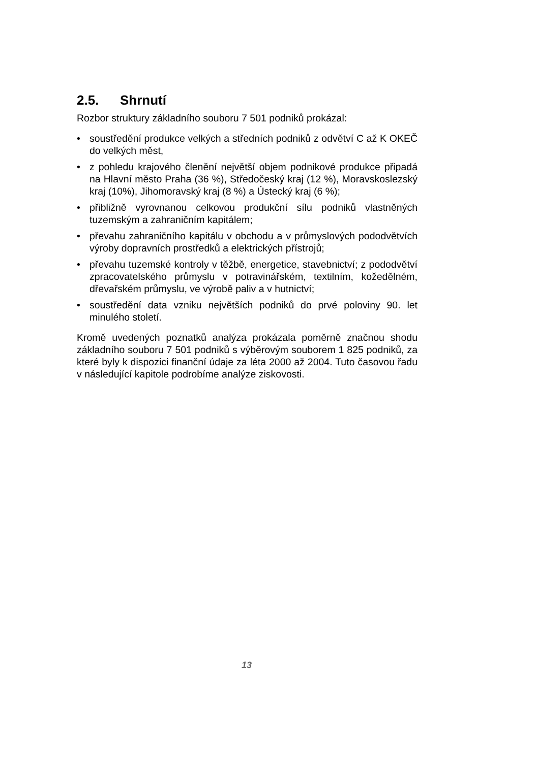2.5. Shrnutí
Rozbor struktury základního souboru 7 501 podniků prokázal:
• soustředění produkce velkých a středních podniků z odvětví C až K OKEČ do velkých měst,
• z pohledu krajového členění největší objem podnikové produkce připadá na Hlavní město Praha (36 %), Středočeský kraj (12 %), Moravskoslezský kraj (10%), Jihomoravský kraj (8 %) a Ústecký kraj (6 %);
• přibližně vyrovnanou celkovou produkční sílu podniků vlastněných tuzemským a zahraničním kapitálem;
• převahu zahraničního kapitálu v obchodu a v průmyslových pododvětvích výroby dopravních prostředků a elektrických přístrojů;
• převahu tuzemské kontroly v těžbě, energetice, stavebnictví; z pododvětví zpracovatelského průmyslu v potravinářském, textilním, kožedělném, dřevařském průmyslu, ve výrobě paliv a v hutnictví;
• soustředění data vzniku největších podniků do prvé poloviny 90. let minulého století.
Kromě uvedených poznatků analýza prokázala poměrně značnou shodu základního souboru 7 501 podniků s výběrovým souborem 1 825 podniků, za které byly k dispozici finanční údaje za léta 2000 až 2004. Tuto časovou řadu v následující kapitole podrobíme analýze ziskovosti.
13